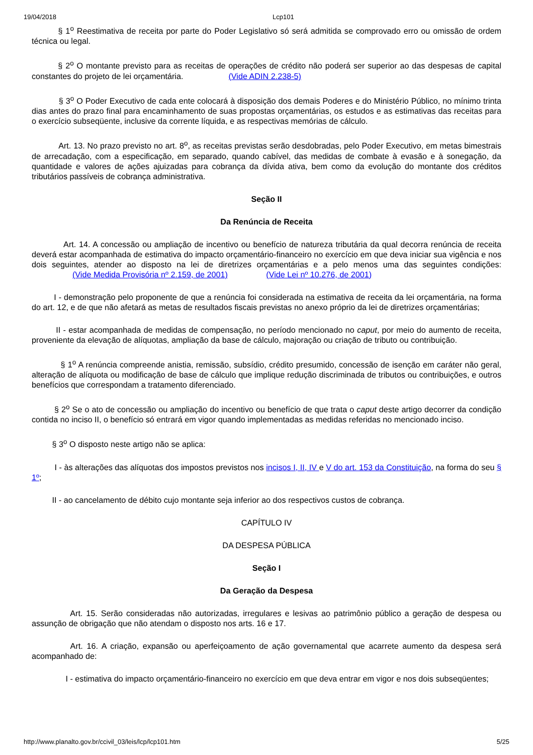19/04/2018 Lcp101
§ 1<sup>o</sup> Reestimativa de receita por parte do Poder Legislativo só será admitida se comprovado erro ou omissão de ordem técnica ou legal.
§ 2<sup>o</sup> O montante previsto para as receitas de operações de crédito não poderá ser superior ao das despesas de capital constantes do projeto de lei orçamentária. (Vide ADIN 2.238-5)
§ 3<sup>o</sup> O Poder Executivo de cada ente colocará à disposição dos demais Poderes e do Ministério Público, no mínimo trinta dias antes do prazo final para encaminhamento de suas propostas orçamentárias, os estudos e as estimativas das receitas para o exercício subseqüente, inclusive da corrente líquida, e as respectivas memórias de cálculo.
Art. 13. No prazo previsto no art. 8<sup>o</sup>, as receitas previstas serão desdobradas, pelo Poder Executivo, em metas bimestrais de arrecadação, com a especificação, em separado, quando cabível, das medidas de combate à evasão e à sonegação, da quantidade e valores de ações ajuizadas para cobrança da dívida ativa, bem como da evolução do montante dos créditos tributários passíveis de cobrança administrativa.
Seção II
Da Renúncia de Receita
Art. 14. A concessão ou ampliação de incentivo ou benefício de natureza tributária da qual decorra renúncia de receita deverá estar acompanhada de estimativa do impacto orçamentário-financeiro no exercício em que deva iniciar sua vigência e nos dois seguintes, atender ao disposto na lei de diretrizes orçamentárias e a pelo menos uma das seguintes condições: (Vide Medida Provisória nº 2.159, de 2001) (Vide Lei nº 10.276, de 2001)
I - demonstração pelo proponente de que a renúncia foi considerada na estimativa de receita da lei orçamentária, na forma do art. 12, e de que não afetará as metas de resultados fiscais previstas no anexo próprio da lei de diretrizes orçamentárias;
II - estar acompanhada de medidas de compensação, no período mencionado no caput, por meio do aumento de receita, proveniente da elevação de alíquotas, ampliação da base de cálculo, majoração ou criação de tributo ou contribuição.
§ 1<sup>o</sup> A renúncia compreende anistia, remissão, subsídio, crédito presumido, concessão de isenção em caráter não geral, alteração de alíquota ou modificação de base de cálculo que implique redução discriminada de tributos ou contribuições, e outros benefícios que correspondam a tratamento diferenciado.
§ 2<sup>o</sup> Se o ato de concessão ou ampliação do incentivo ou benefício de que trata o caput deste artigo decorrer da condição contida no inciso II, o benefício só entrará em vigor quando implementadas as medidas referidas no mencionado inciso.
§ 3<sup>o</sup> O disposto neste artigo não se aplica:
I - às alterações das alíquotas dos impostos previstos nos incisos I, II, IV e V do art. 153 da Constituição, na forma do seu § 1º;
II - ao cancelamento de débito cujo montante seja inferior ao dos respectivos custos de cobrança.
CAPÍTULO IV
DA DESPESA PÚBLICA
Seção I
Da Geração da Despesa
Art. 15. Serão consideradas não autorizadas, irregulares e lesivas ao patrimônio público a geração de despesa ou assunção de obrigação que não atendam o disposto nos arts. 16 e 17.
Art. 16. A criação, expansão ou aperfeiçoamento de ação governamental que acarrete aumento da despesa será acompanhado de:
I - estimativa do impacto orçamentário-financeiro no exercício em que deva entrar em vigor e nos dois subseqüentes;
http://www.planalto.gov.br/ccivil_03/leis/lcp/lcp101.htm 5/25